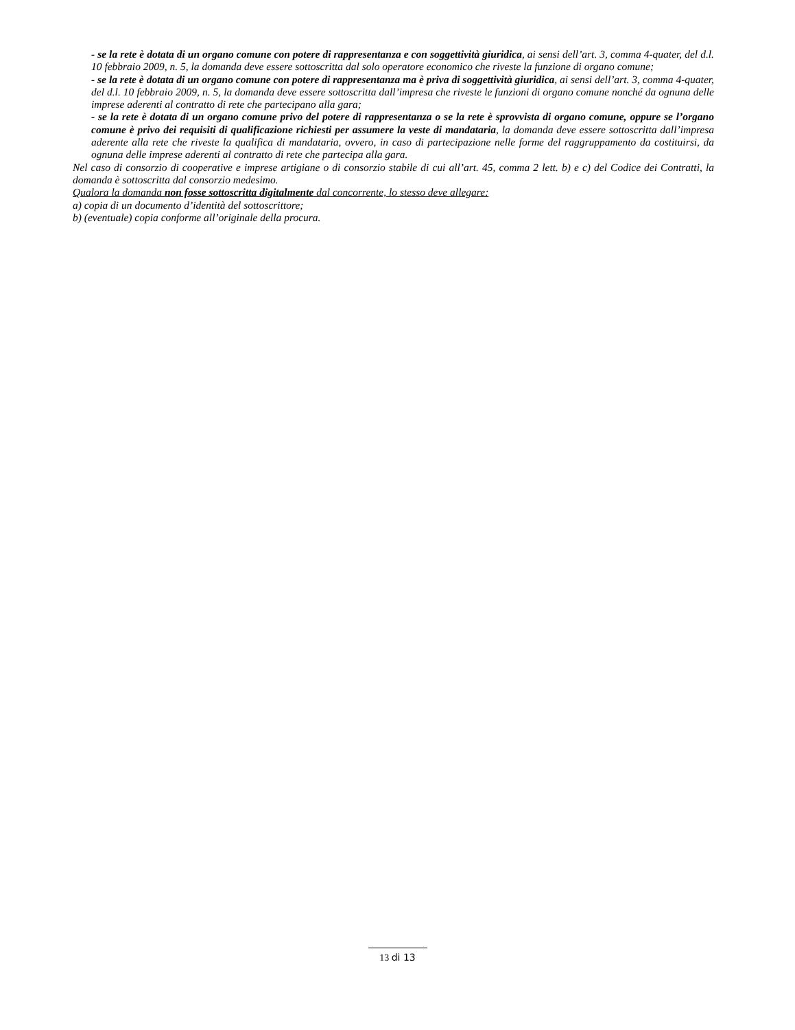- se la rete è dotata di un organo comune con potere di rappresentanza e con soggettività giuridica, ai sensi dell’art. 3, comma 4-quater, del d.l. 10 febbraio 2009, n. 5, la domanda deve essere sottoscritta dal solo operatore economico che riveste la funzione di organo comune;
- se la rete è dotata di un organo comune con potere di rappresentanza ma è priva di soggettività giuridica, ai sensi dell’art. 3, comma 4-quater, del d.l. 10 febbraio 2009, n. 5, la domanda deve essere sottoscritta dall’impresa che riveste le funzioni di organo comune nonché da ognuna delle imprese aderenti al contratto di rete che partecipano alla gara;
- se la rete è dotata di un organo comune privo del potere di rappresentanza o se la rete è sprovvista di organo comune, oppure se l’organo comune è privo dei requisiti di qualificazione richiesti per assumere la veste di mandataria, la domanda deve essere sottoscritta dall’impresa aderente alla rete che riveste la qualifica di mandataria, ovvero, in caso di partecipazione nelle forme del raggruppamento da costituirsi, da ognuna delle imprese aderenti al contratto di rete che partecipa alla gara.
Nel caso di consorzio di cooperative e imprese artigiane o di consorzio stabile di cui all’art. 45, comma 2 lett. b) e c) del Codice dei Contratti, la domanda è sottoscritta dal consorzio medesimo.
Qualora la domanda non fosse sottoscritta digitalmente dal concorrente, lo stesso deve allegare:
a) copia di un documento d’identità del sottoscrittore;
b) (eventuale) copia conforme all’originale della procura.
13 di 13